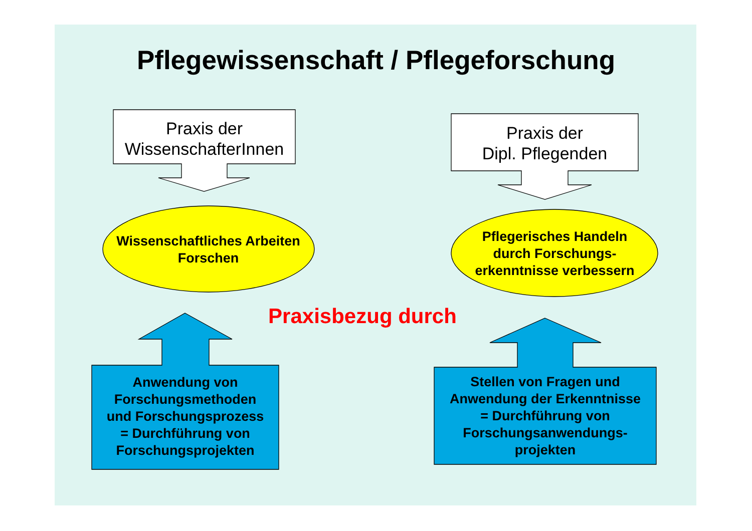Pflegewissenschaft / Pflegeforschung
Praxis der
WissenschafterInnen
Praxis der
Dipl. Pflegenden
Wissenschaftliches Arbeiten
Forschen
Pflegerisches Handeln
durch Forschungs-
erkenntnisse verbessern
Praxisbezug durch
Anwendung von
Forschungsmethoden
und Forschungsprozess
= Durchführung von
Forschungsprojekten
Stellen von Fragen und
Anwendung der Erkenntnisse
= Durchführung von
Forschungsanwendungs-
projekten